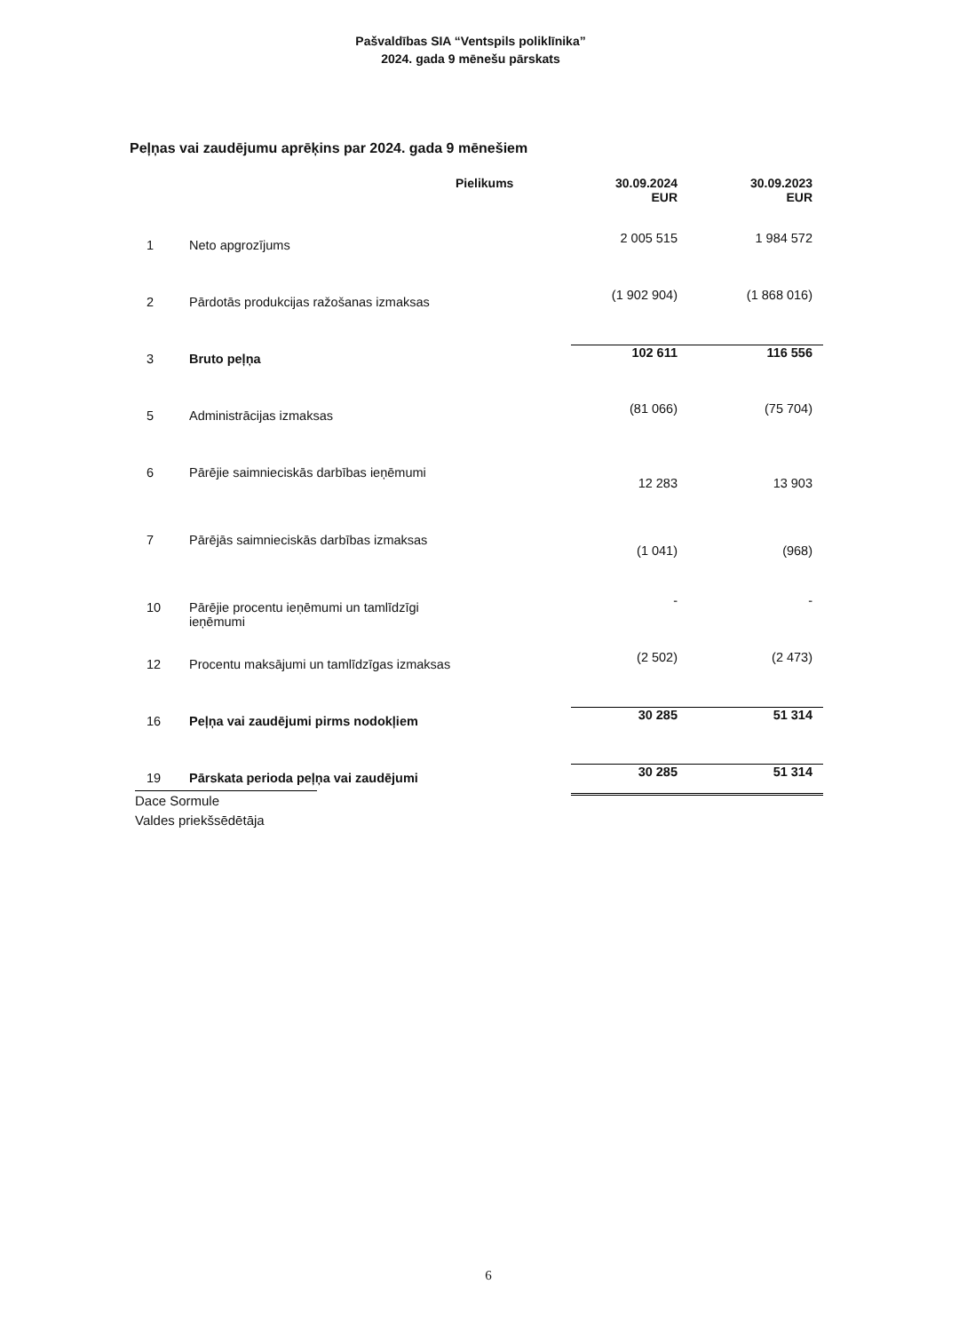Pašvaldības SIA “Ventspils poliklīnika”
2024. gada 9 mēnešu pārskats
Peļņas vai zaudējumu aprēķins par 2024. gada 9 mēnešiem
| | | Pielikums | 30.09.2024 EUR | 30.09.2023 EUR |
| 1 | Neto apgrozījums | | 2 005 515 | 1 984 572 |
| 2 | Pārdotās produkcijas ražošanas izmaksas | | (1 902 904) | (1 868 016) |
| 3 | Bruto peļņa | | 102 611 | 116 556 |
| 5 | Administrācijas izmaksas | | (81 066) | (75 704) |
| 6 | Pārējie saimnieciskās darbības ieņēmumi | | 12 283 | 13 903 |
| 7 | Pārējās saimnieciskās darbības izmaksas | | (1 041) | (968) |
| 10 | Pārējie procentu ieņēmumi un tamlīdzīgi ieņēmumi | | - | - |
| 12 | Procentu maksājumi un tamlīdzīgas izmaksas | | (2 502) | (2 473) |
| 16 | Peļņa vai zaudējumi pirms nodokļiem | | 30 285 | 51 314 |
| 19 | Pārskata perioda peļņa vai zaudējumi | | 30 285 | 51 314 |
Dace Sormule
Valdes priekšsēdētāja
6